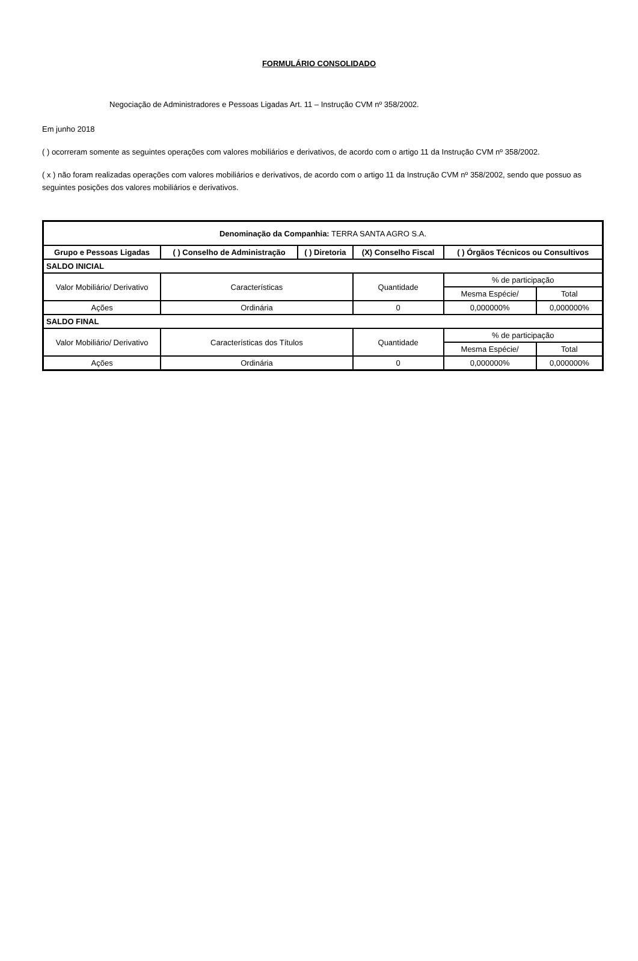FORMULÁRIO CONSOLIDADO
Negociação de Administradores e Pessoas Ligadas Art. 11 – Instrução CVM nº 358/2002.
Em junho 2018
( ) ocorreram somente as seguintes operações com valores mobiliários e derivativos, de acordo com o artigo 11 da Instrução CVM nº 358/2002.
( x ) não foram realizadas operações com valores mobiliários e derivativos, de acordo com o artigo 11 da Instrução CVM nº 358/2002, sendo que possuo as seguintes posições dos valores mobiliários e derivativos.
| Denominação da Companhia: TERRA SANTA AGRO S.A. | | | | | |
| Grupo e Pessoas Ligadas | ( ) Conselho de Administração | ( ) Diretoria | (X) Conselho Fiscal | ( ) Órgãos Técnicos ou Consultivos | |
| SALDO INICIAL | | | | | |
| Valor Mobiliário/ Derivativo | Características | | Quantidade | % de participação | |
| | | | | Mesma Espécie/ | Total |
| Ações | Ordinária | | 0 | 0,000000% | 0,000000% |
| SALDO FINAL | | | | | |
| Valor Mobiliário/ Derivativo | Características dos Títulos | | Quantidade | % de participação | |
| | | | | Mesma Espécie/ | Total |
| Ações | Ordinária | | 0 | 0,000000% | 0,000000% |